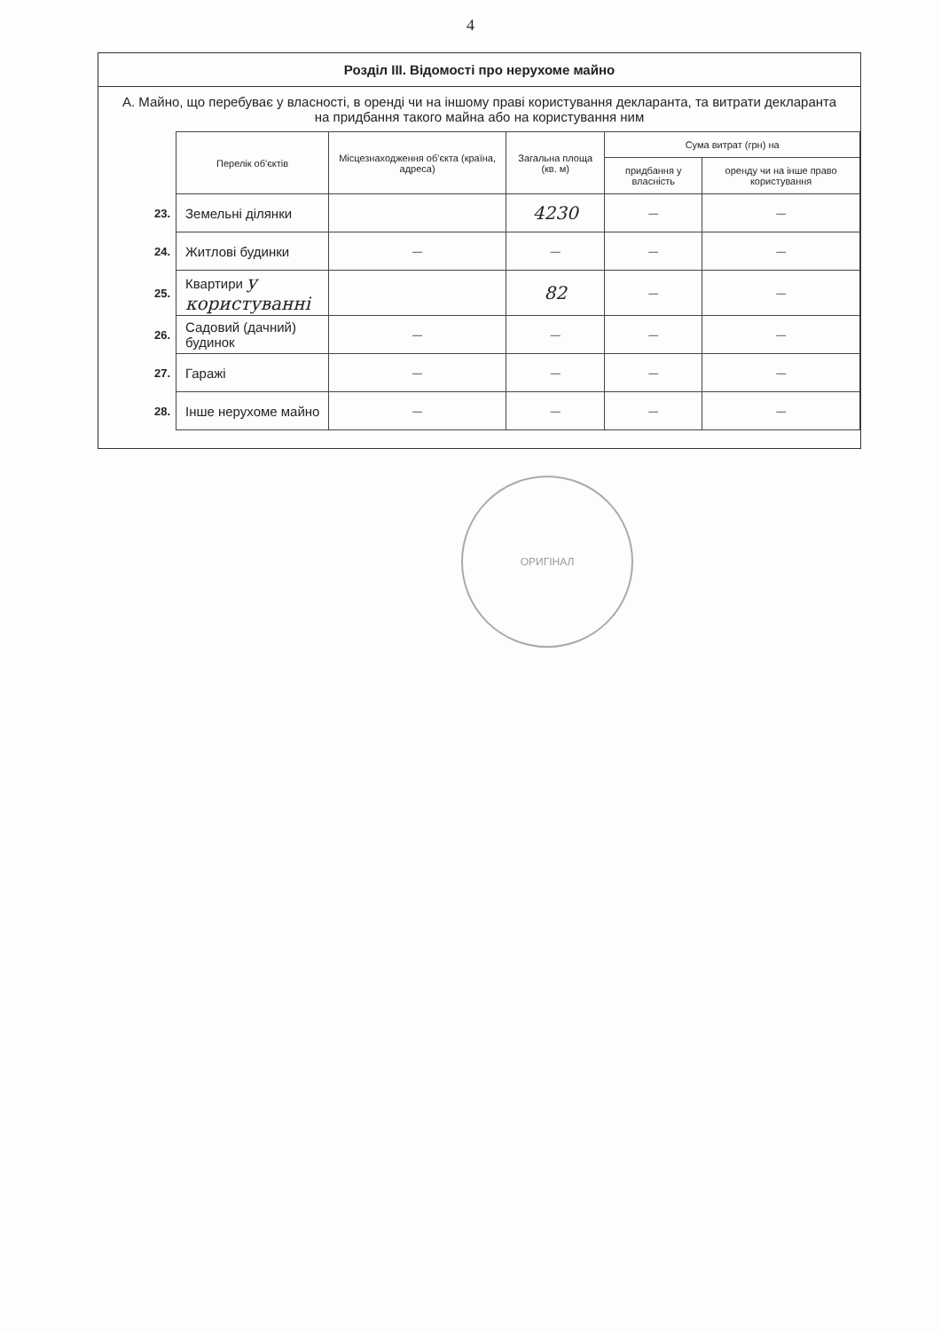4
Розділ ІІІ. Відомості про нерухоме майно
А. Майно, що перебуває у власності, в оренді чи на іншому праві користування декларанта, та витрати декларанта на придбання такого майна або на користування ним
| | Перелік об'єктів | Місцезнаходження об'єкта (країна, адреса) | Загальна площа (кв. м) | Сума витрат (грн) на | |
| | | | | придбання у власність | оренду чи на інше право користування |
| 23. | Земельні ділянки | | 4230 | — | — |
| 24. | Житлові будинки | — | — | — | — |
| 25. | Квартири у користуванні | | 82 | — | — |
| 26. | Садовий (дачний) будинок | — | — | — | — |
| 27. | Гаражі | — | — | — | — |
| 28. | Інше нерухоме майно | — | — | — | — |
ОРИГІНАЛ